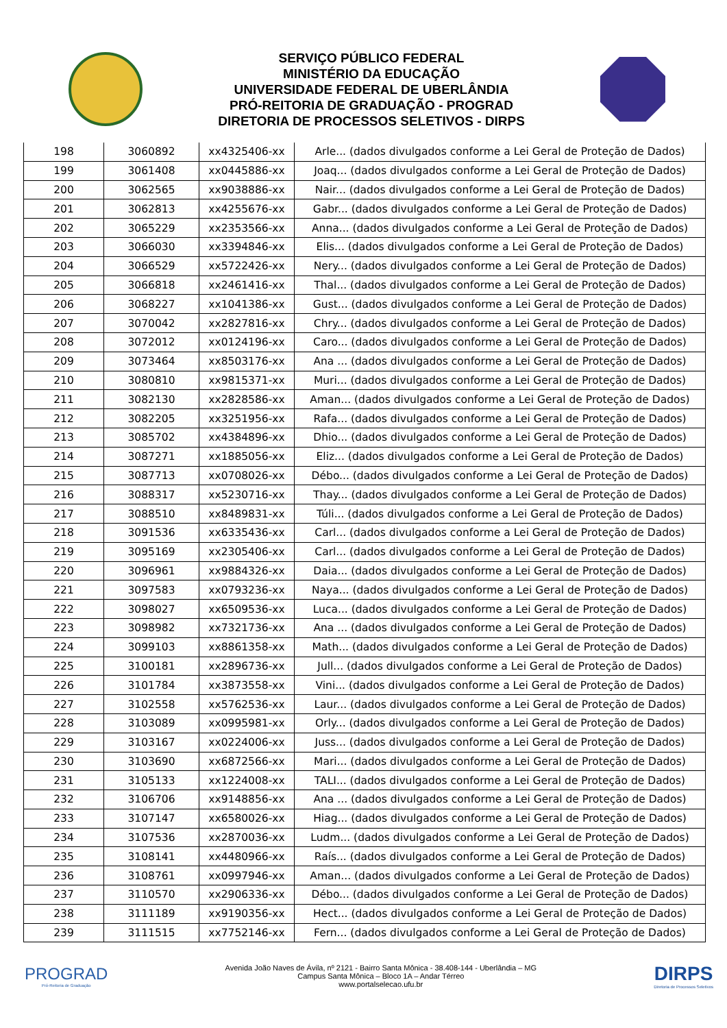SERVIÇO PÚBLICO FEDERAL
MINISTÉRIO DA EDUCAÇÃO
UNIVERSIDADE FEDERAL DE UBERLÂNDIA
PRÓ-REITORIA DE GRADUAÇÃO - PROGRAD
DIRETORIA DE PROCESSOS SELETIVOS - DIRPS
| 198 | 3060892 | xx4325406-xx | Arle... (dados divulgados conforme a Lei Geral de Proteção de Dados) |
| 199 | 3061408 | xx0445886-xx | Joaq... (dados divulgados conforme a Lei Geral de Proteção de Dados) |
| 200 | 3062565 | xx9038886-xx | Nair... (dados divulgados conforme a Lei Geral de Proteção de Dados) |
| 201 | 3062813 | xx4255676-xx | Gabr... (dados divulgados conforme a Lei Geral de Proteção de Dados) |
| 202 | 3065229 | xx2353566-xx | Anna... (dados divulgados conforme a Lei Geral de Proteção de Dados) |
| 203 | 3066030 | xx3394846-xx | Elis... (dados divulgados conforme a Lei Geral de Proteção de Dados) |
| 204 | 3066529 | xx5722426-xx | Nery... (dados divulgados conforme a Lei Geral de Proteção de Dados) |
| 205 | 3066818 | xx2461416-xx | Thal... (dados divulgados conforme a Lei Geral de Proteção de Dados) |
| 206 | 3068227 | xx1041386-xx | Gust... (dados divulgados conforme a Lei Geral de Proteção de Dados) |
| 207 | 3070042 | xx2827816-xx | Chry... (dados divulgados conforme a Lei Geral de Proteção de Dados) |
| 208 | 3072012 | xx0124196-xx | Caro... (dados divulgados conforme a Lei Geral de Proteção de Dados) |
| 209 | 3073464 | xx8503176-xx | Ana ... (dados divulgados conforme a Lei Geral de Proteção de Dados) |
| 210 | 3080810 | xx9815371-xx | Muri... (dados divulgados conforme a Lei Geral de Proteção de Dados) |
| 211 | 3082130 | xx2828586-xx | Aman... (dados divulgados conforme a Lei Geral de Proteção de Dados) |
| 212 | 3082205 | xx3251956-xx | Rafa... (dados divulgados conforme a Lei Geral de Proteção de Dados) |
| 213 | 3085702 | xx4384896-xx | Dhio... (dados divulgados conforme a Lei Geral de Proteção de Dados) |
| 214 | 3087271 | xx1885056-xx | Eliz... (dados divulgados conforme a Lei Geral de Proteção de Dados) |
| 215 | 3087713 | xx0708026-xx | Débo... (dados divulgados conforme a Lei Geral de Proteção de Dados) |
| 216 | 3088317 | xx5230716-xx | Thay... (dados divulgados conforme a Lei Geral de Proteção de Dados) |
| 217 | 3088510 | xx8489831-xx | Túli... (dados divulgados conforme a Lei Geral de Proteção de Dados) |
| 218 | 3091536 | xx6335436-xx | Carl... (dados divulgados conforme a Lei Geral de Proteção de Dados) |
| 219 | 3095169 | xx2305406-xx | Carl... (dados divulgados conforme a Lei Geral de Proteção de Dados) |
| 220 | 3096961 | xx9884326-xx | Daia... (dados divulgados conforme a Lei Geral de Proteção de Dados) |
| 221 | 3097583 | xx0793236-xx | Naya... (dados divulgados conforme a Lei Geral de Proteção de Dados) |
| 222 | 3098027 | xx6509536-xx | Luca... (dados divulgados conforme a Lei Geral de Proteção de Dados) |
| 223 | 3098982 | xx7321736-xx | Ana ... (dados divulgados conforme a Lei Geral de Proteção de Dados) |
| 224 | 3099103 | xx8861358-xx | Math... (dados divulgados conforme a Lei Geral de Proteção de Dados) |
| 225 | 3100181 | xx2896736-xx | Jull... (dados divulgados conforme a Lei Geral de Proteção de Dados) |
| 226 | 3101784 | xx3873558-xx | Vini... (dados divulgados conforme a Lei Geral de Proteção de Dados) |
| 227 | 3102558 | xx5762536-xx | Laur... (dados divulgados conforme a Lei Geral de Proteção de Dados) |
| 228 | 3103089 | xx0995981-xx | Orly... (dados divulgados conforme a Lei Geral de Proteção de Dados) |
| 229 | 3103167 | xx0224006-xx | Juss... (dados divulgados conforme a Lei Geral de Proteção de Dados) |
| 230 | 3103690 | xx6872566-xx | Mari... (dados divulgados conforme a Lei Geral de Proteção de Dados) |
| 231 | 3105133 | xx1224008-xx | TALI... (dados divulgados conforme a Lei Geral de Proteção de Dados) |
| 232 | 3106706 | xx9148856-xx | Ana ... (dados divulgados conforme a Lei Geral de Proteção de Dados) |
| 233 | 3107147 | xx6580026-xx | Hiag... (dados divulgados conforme a Lei Geral de Proteção de Dados) |
| 234 | 3107536 | xx2870036-xx | Ludm... (dados divulgados conforme a Lei Geral de Proteção de Dados) |
| 235 | 3108141 | xx4480966-xx | Raís... (dados divulgados conforme a Lei Geral de Proteção de Dados) |
| 236 | 3108761 | xx0997946-xx | Aman... (dados divulgados conforme a Lei Geral de Proteção de Dados) |
| 237 | 3110570 | xx2906336-xx | Débo... (dados divulgados conforme a Lei Geral de Proteção de Dados) |
| 238 | 3111189 | xx9190356-xx | Hect... (dados divulgados conforme a Lei Geral de Proteção de Dados) |
| 239 | 3111515 | xx7752146-xx | Fern... (dados divulgados conforme a Lei Geral de Proteção de Dados) |
PROGRAD
Pró-Reitoria de Graduação
Avenida João Naves de Ávila, nº 2121 - Bairro Santa Mônica - 38.408-144 - Uberlândia – MG
Campus Santa Mônica – Bloco 1A – Andar Térreo
www.portalselecao.ufu.br
DIRPS
Diretoria de Processos Seletivos